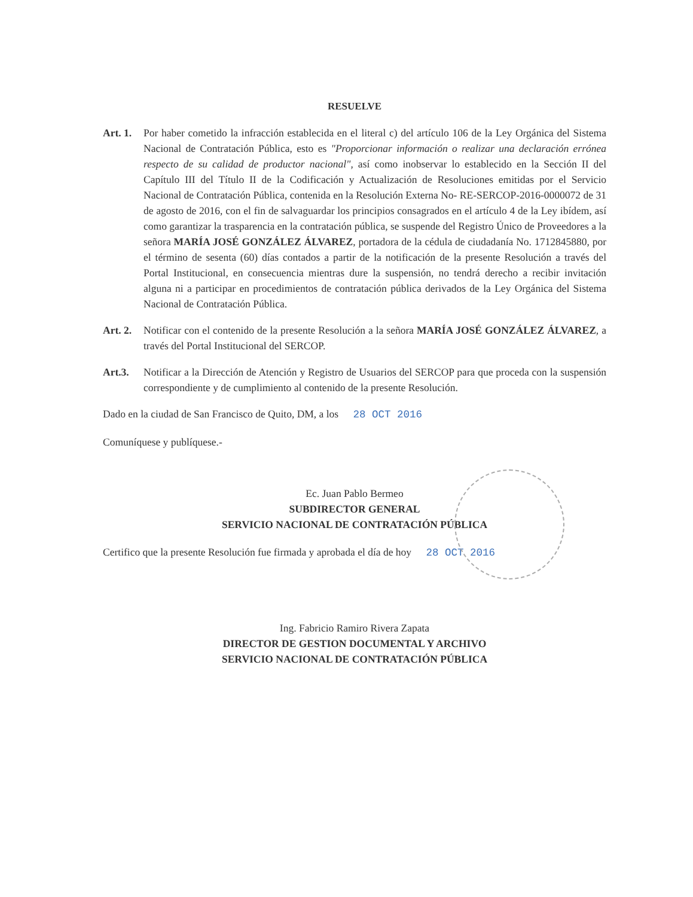RESUELVE
Art. 1.
Por haber cometido la infracción establecida en el literal c) del artículo 106 de la Ley Orgánica del Sistema Nacional de Contratación Pública, esto es "Proporcionar información o realizar una declaración errónea respecto de su calidad de productor nacional", así como inobservar lo establecido en la Sección II del Capítulo III del Título II de la Codificación y Actualización de Resoluciones emitidas por el Servicio Nacional de Contratación Pública, contenida en la Resolución Externa No- RE-SERCOP-2016-0000072 de 31 de agosto de 2016, con el fin de salvaguardar los principios consagrados en el artículo 4 de la Ley ibídem, así como garantizar la trasparencia en la contratación pública, se suspende del Registro Único de Proveedores a la señora MARÍA JOSÉ GONZÁLEZ ÁLVAREZ, portadora de la cédula de ciudadanía No. 1712845880, por el término de sesenta (60) días contados a partir de la notificación de la presente Resolución a través del Portal Institucional, en consecuencia mientras dure la suspensión, no tendrá derecho a recibir invitación alguna ni a participar en procedimientos de contratación pública derivados de la Ley Orgánica del Sistema Nacional de Contratación Pública.
Art. 2.
Notificar con el contenido de la presente Resolución a la señora MARÍA JOSÉ GONZÁLEZ ÁLVAREZ, a través del Portal Institucional del SERCOP.
Art.3. Notificar a la Dirección de Atención y Registro de Usuarios del SERCOP para que proceda con la suspensión correspondiente y de cumplimiento al contenido de la presente Resolución.
Dado en la ciudad de San Francisco de Quito, DM, a los 28 OCT 2016
Comuníquese y publíquese.-
Ec. Juan Pablo Bermeo
SUBDIRECTOR GENERAL
SERVICIO NACIONAL DE CONTRATACIÓN PÚBLICA
Certifico que la presente Resolución fue firmada y aprobada el día de hoy 28 OCT 2016
Ing. Fabricio Ramiro Rivera Zapata
DIRECTOR DE GESTION DOCUMENTAL Y ARCHIVO
SERVICIO NACIONAL DE CONTRATACIÓN PÚBLICA